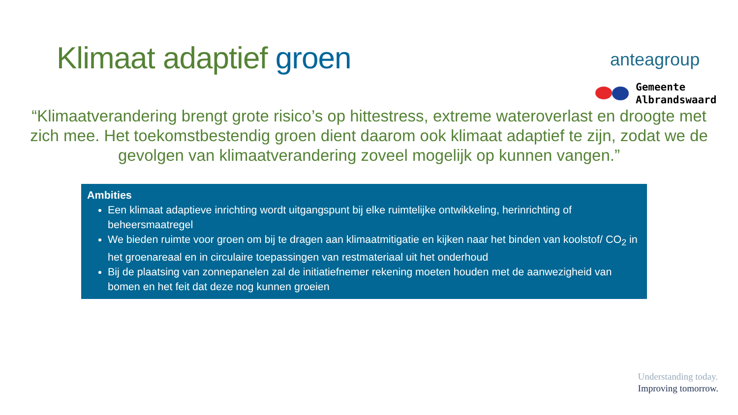Klimaat adaptief groen
anteagroup
Gemeente
Albrandswaard
“Klimaatverandering brengt grote risico’s op hittestress, extreme wateroverlast en droogte met zich mee. Het toekomstbestendig groen dient daarom ook klimaat adaptief te zijn, zodat we de gevolgen van klimaatverandering zoveel mogelijk op kunnen vangen.”
Ambities
Een klimaat adaptieve inrichting wordt uitgangspunt bij elke ruimtelijke ontwikkeling, herinrichting of beheersmaatregel
We bieden ruimte voor groen om bij te dragen aan klimaatmitigatie en kijken naar het binden van koolstof/ CO<sub>2</sub> in het groenareaal en in circulaire toepassingen van restmateriaal uit het onderhoud
Bij de plaatsing van zonnepanelen zal de initiatiefnemer rekening moeten houden met de aanwezigheid van bomen en het feit dat deze nog kunnen groeien
Understanding today.
Improving tomorrow.